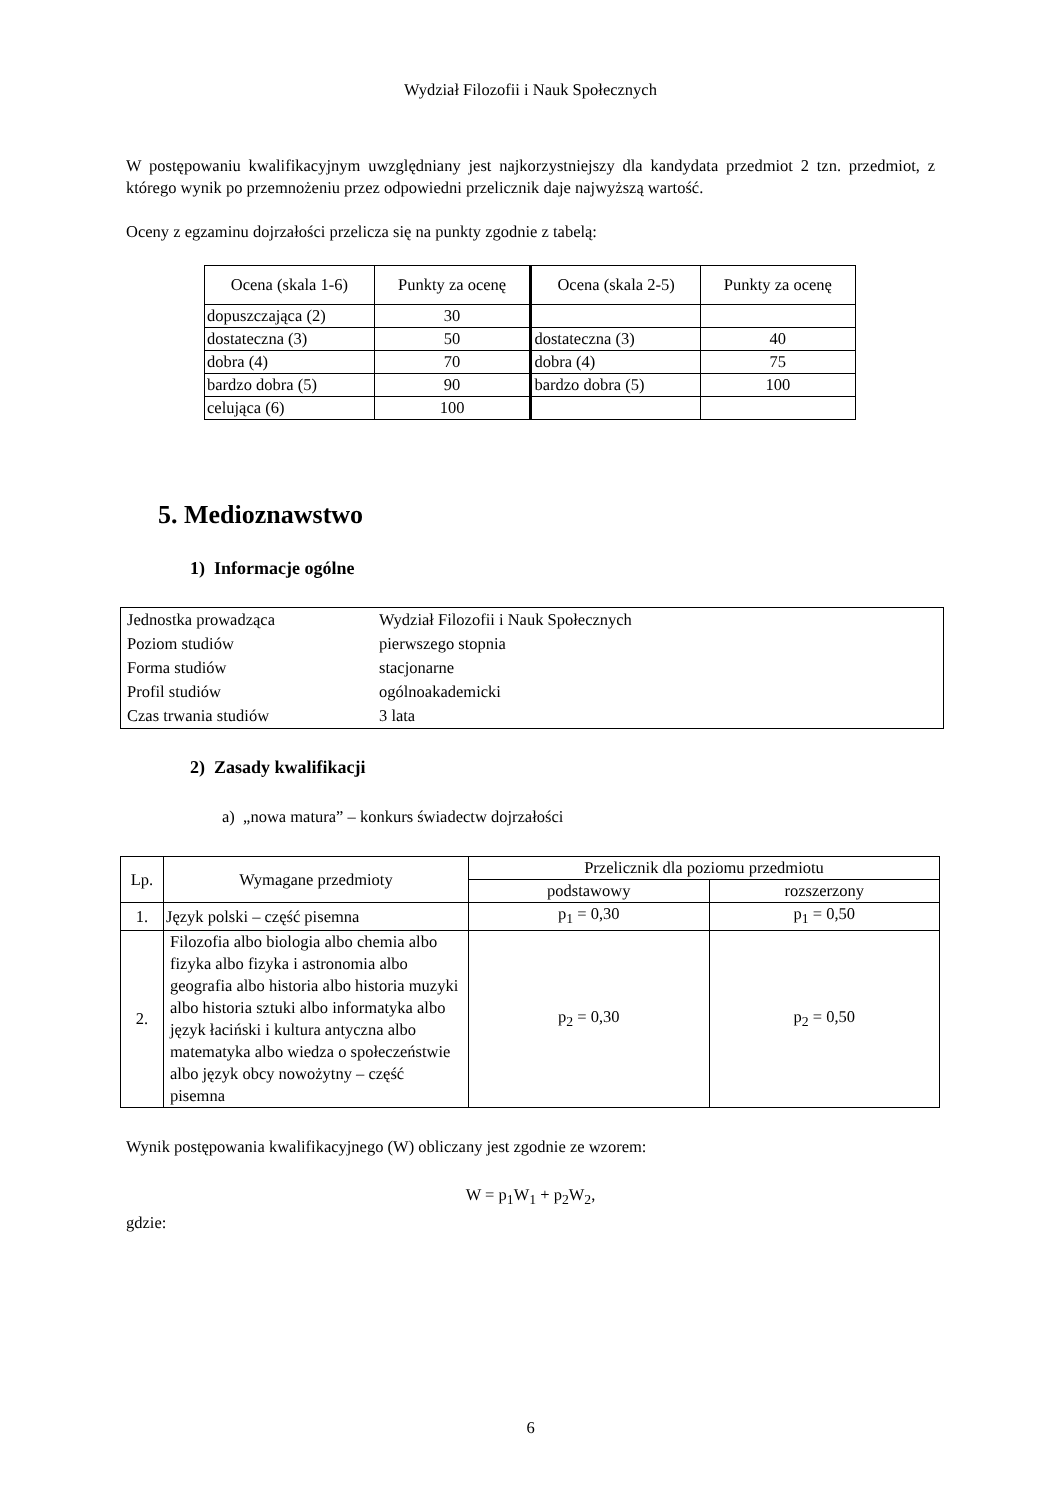Wydział Filozofii i Nauk Społecznych
W postępowaniu kwalifikacyjnym uwzględniany jest najkorzystniejszy dla kandydata przedmiot 2 tzn. przedmiot, z którego wynik po przemnożeniu przez odpowiedni przelicznik daje najwyższą wartość.
Oceny z egzaminu dojrzałości przelicza się na punkty zgodnie z tabelą:
| Ocena (skala 1-6) | Punkty za ocenę | Ocena (skala 2-5) | Punkty za ocenę |
| --- | --- | --- | --- |
| dopuszczająca (2) | 30 | | |
| dostateczna (3) | 50 | dostateczna (3) | 40 |
| dobra (4) | 70 | dobra (4) | 75 |
| bardzo dobra (5) | 90 | bardzo dobra (5) | 100 |
| celująca (6) | 100 | | |
5. Medioznawstwo
1) Informacje ogólne
| Jednostka prowadząca | Wydział Filozofii i Nauk Społecznych |
| Poziom studiów | pierwszego stopnia |
| Forma studiów | stacjonarne |
| Profil studiów | ogólnoakademicki |
| Czas trwania studiów | 3 lata |
2) Zasady kwalifikacji
a) „nowa matura” – konkurs świadectw dojrzałości
| Lp. | Wymagane przedmioty | Przelicznik dla poziomu przedmiotu | |
| | | podstawowy | rozszerzony |
| 1. | Język polski – część pisemna | p<sub>1</sub> = 0,30 | p<sub>1</sub> = 0,50 |
| 2. | Filozofia albo biologia albo chemia albo fizyka albo fizyka i astronomia albo geografia albo historia albo historia muzyki albo historia sztuki albo informatyka albo język łaciński i kultura antyczna albo matematyka albo wiedza o społeczeństwie albo język obcy nowożytny – część pisemna | p<sub>2</sub> = 0,30 | p<sub>2</sub> = 0,50 |
Wynik postępowania kwalifikacyjnego (W) obliczany jest zgodnie ze wzorem:
W = p<sub>1</sub>W<sub>1</sub> + p<sub>2</sub>W<sub>2</sub>,
gdzie:
6